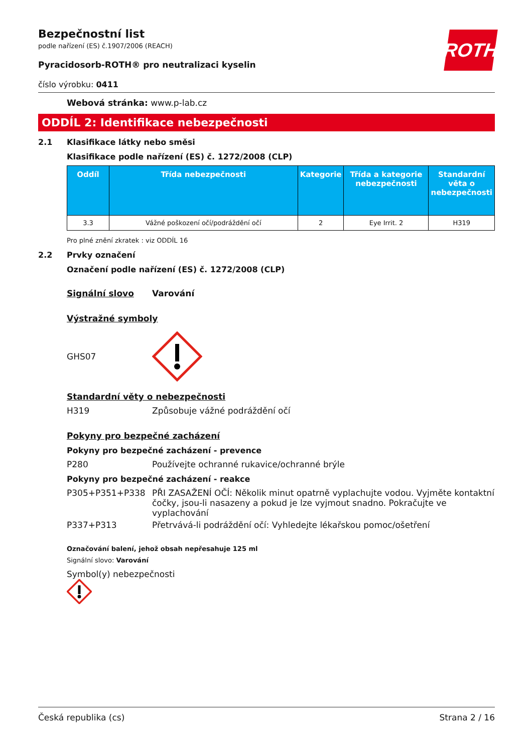ROTH
Bezpečnostní list
podle nařízení (ES) č.1907/2006 (REACH)
Pyracidosorb-ROTH® pro neutralizaci kyselin
číslo výrobku: 0411
Webová stránka: www.p-lab.cz
ODDÍL 2: Identifikace nebezpečnosti
2.1 Klasifikace látky nebo směsi
Klasifikace podle nařízení (ES) č. 1272/2008 (CLP)
| Oddíl | Třída nebezpečnosti | Kategorie | Třída a kategorie nebezpečnosti | Standardní věta o nebezpečnosti |
| --- | --- | --- | --- | --- |
| 3.3 | Vážné poškození očí/podráždění očí | 2 | Eye Irrit. 2 | H319 |
Pro plné znění zkratek : viz ODDÍL 16
2.2 Prvky označení
Označení podle nařízení (ES) č. 1272/2008 (CLP)
Signální slovo Varování
Výstražné symboly
GHS07
Standardní věty o nebezpečnosti
H319 Způsobuje vážné podráždění očí
Pokyny pro bezpečné zacházení
Pokyny pro bezpečné zacházení - prevence
P280 Používejte ochranné rukavice/ochranné brýle
Pokyny pro bezpečné zacházení - reakce
P305+P351+P338 PŘI ZASAŽENÍ OČÍ: Několik minut opatrně vyplachujte vodou. Vyjměte kontaktní čočky, jsou-li nasazeny a pokud je lze vyjmout snadno. Pokračujte ve vyplachování
P337+P313 Přetrvává-li podráždění očí: Vyhledejte lékařskou pomoc/ošetření
Označování balení, jehož obsah nepřesahuje 125 ml
Signální slovo: Varování
Symbol(y) nebezpečnosti
Česká republika (cs) Strana 2 / 16